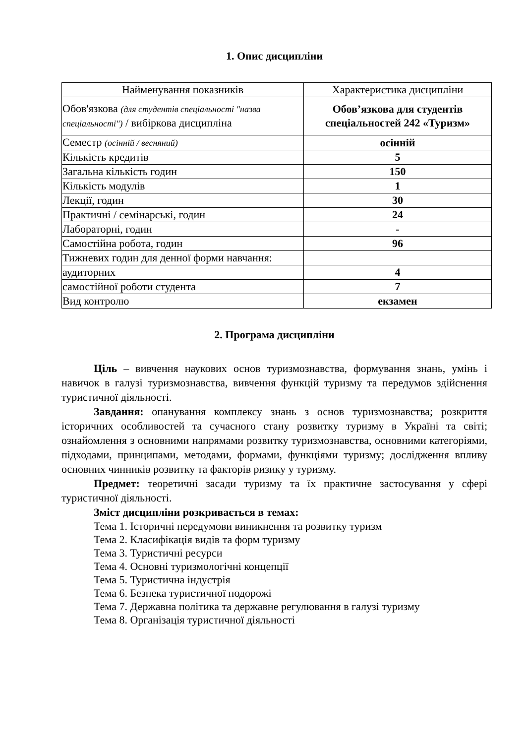1. Опис дисципліни
| Найменування показників | Характеристика дисципліни |
| --- | --- |
| Обов'язкова (для студентів спеціальності "назва спеціальності") / вибіркова дисципліна | Обов’язкова для студентів спеціальностей 242 «Туризм» |
| Семестр (осінній / весняний) | осінній |
| Кількість кредитів | 5 |
| Загальна кількість годин | 150 |
| Кількість модулів | 1 |
| Лекції, годин | 30 |
| Практичні / семінарські, годин | 24 |
| Лабораторні, годин | - |
| Самостійна робота, годин | 96 |
| Тижневих годин для денної форми навчання: | |
| аудиторних | 4 |
| самостійної роботи студента | 7 |
| Вид контролю | екзамен |
2. Програма дисципліни
Ціль – вивчення наукових основ туризмознавства, формування знань, умінь і навичок в галузі туризмознавства, вивчення функцій туризму та передумов здійснення туристичної діяльності.
Завдання: опанування комплексу знань з основ туризмознавства; розкриття історичних особливостей та сучасного стану розвитку туризму в Україні та світі; ознайомлення з основними напрямами розвитку туризмознавства, основними категоріями, підходами, принципами, методами, формами, функціями туризму; дослідження впливу основних чинників розвитку та факторів ризику у туризму.
Предмет: теоретичні засади туризму та їх практичне застосування у сфері туристичної діяльності.
Зміст дисципліни розкривається в темах:
Тема 1. Історичні передумови виникнення та розвитку туризм
Тема 2. Класифікація видів та форм туризму
Тема 3. Туристичні ресурси
Тема 4. Основні туризмологічні концепції
Тема 5. Туристична індустрія
Тема 6. Безпека туристичної подорожі
Тема 7. Державна політика та державне регулювання в галузі туризму
Тема 8. Організація туристичної діяльності